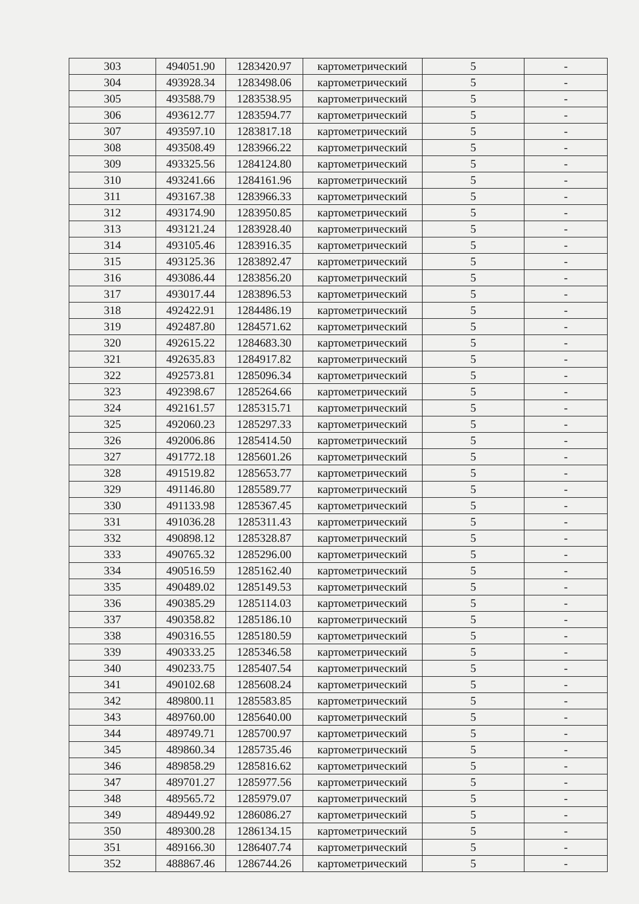| 303 | 494051.90 | 1283420.97 | картометрический | 5 | - |
| 304 | 493928.34 | 1283498.06 | картометрический | 5 | - |
| 305 | 493588.79 | 1283538.95 | картометрический | 5 | - |
| 306 | 493612.77 | 1283594.77 | картометрический | 5 | - |
| 307 | 493597.10 | 1283817.18 | картометрический | 5 | - |
| 308 | 493508.49 | 1283966.22 | картометрический | 5 | - |
| 309 | 493325.56 | 1284124.80 | картометрический | 5 | - |
| 310 | 493241.66 | 1284161.96 | картометрический | 5 | - |
| 311 | 493167.38 | 1283966.33 | картометрический | 5 | - |
| 312 | 493174.90 | 1283950.85 | картометрический | 5 | - |
| 313 | 493121.24 | 1283928.40 | картометрический | 5 | - |
| 314 | 493105.46 | 1283916.35 | картометрический | 5 | - |
| 315 | 493125.36 | 1283892.47 | картометрический | 5 | - |
| 316 | 493086.44 | 1283856.20 | картометрический | 5 | - |
| 317 | 493017.44 | 1283896.53 | картометрический | 5 | - |
| 318 | 492422.91 | 1284486.19 | картометрический | 5 | - |
| 319 | 492487.80 | 1284571.62 | картометрический | 5 | - |
| 320 | 492615.22 | 1284683.30 | картометрический | 5 | - |
| 321 | 492635.83 | 1284917.82 | картометрический | 5 | - |
| 322 | 492573.81 | 1285096.34 | картометрический | 5 | - |
| 323 | 492398.67 | 1285264.66 | картометрический | 5 | - |
| 324 | 492161.57 | 1285315.71 | картометрический | 5 | - |
| 325 | 492060.23 | 1285297.33 | картометрический | 5 | - |
| 326 | 492006.86 | 1285414.50 | картометрический | 5 | - |
| 327 | 491772.18 | 1285601.26 | картометрический | 5 | - |
| 328 | 491519.82 | 1285653.77 | картометрический | 5 | - |
| 329 | 491146.80 | 1285589.77 | картометрический | 5 | - |
| 330 | 491133.98 | 1285367.45 | картометрический | 5 | - |
| 331 | 491036.28 | 1285311.43 | картометрический | 5 | - |
| 332 | 490898.12 | 1285328.87 | картометрический | 5 | - |
| 333 | 490765.32 | 1285296.00 | картометрический | 5 | - |
| 334 | 490516.59 | 1285162.40 | картометрический | 5 | - |
| 335 | 490489.02 | 1285149.53 | картометрический | 5 | - |
| 336 | 490385.29 | 1285114.03 | картометрический | 5 | - |
| 337 | 490358.82 | 1285186.10 | картометрический | 5 | - |
| 338 | 490316.55 | 1285180.59 | картометрический | 5 | - |
| 339 | 490333.25 | 1285346.58 | картометрический | 5 | - |
| 340 | 490233.75 | 1285407.54 | картометрический | 5 | - |
| 341 | 490102.68 | 1285608.24 | картометрический | 5 | - |
| 342 | 489800.11 | 1285583.85 | картометрический | 5 | - |
| 343 | 489760.00 | 1285640.00 | картометрический | 5 | - |
| 344 | 489749.71 | 1285700.97 | картометрический | 5 | - |
| 345 | 489860.34 | 1285735.46 | картометрический | 5 | - |
| 346 | 489858.29 | 1285816.62 | картометрический | 5 | - |
| 347 | 489701.27 | 1285977.56 | картометрический | 5 | - |
| 348 | 489565.72 | 1285979.07 | картометрический | 5 | - |
| 349 | 489449.92 | 1286086.27 | картометрический | 5 | - |
| 350 | 489300.28 | 1286134.15 | картометрический | 5 | - |
| 351 | 489166.30 | 1286407.74 | картометрический | 5 | - |
| 352 | 488867.46 | 1286744.26 | картометрический | 5 | - |